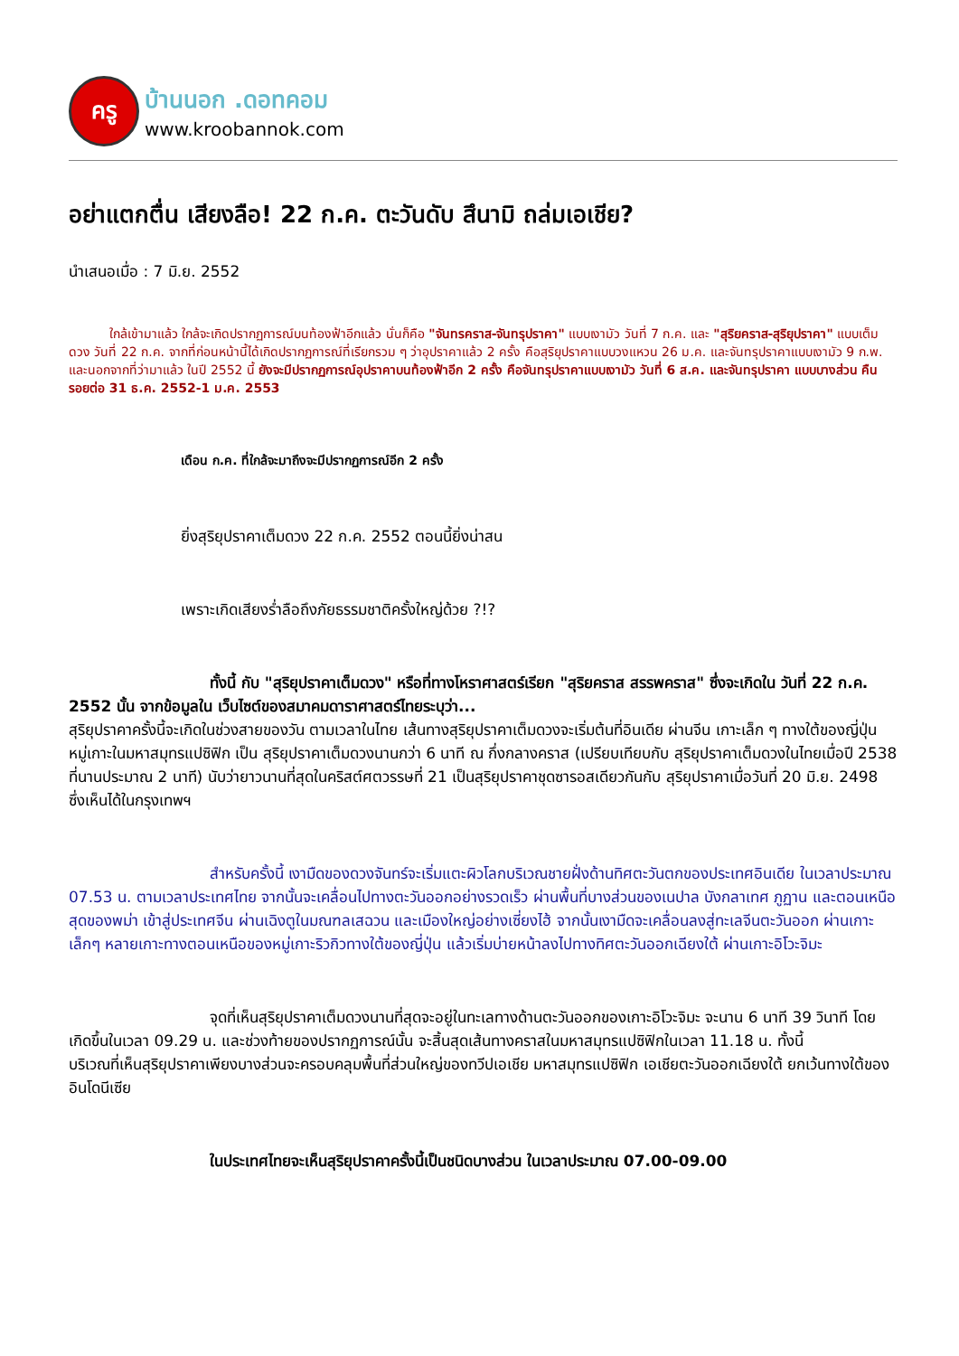ครู
บ้านนอก .ดอทคอม
www.kroobannok.com
อย่าแตกตื่น เสียงลือ! 22 ก.ค. ตะวันดับ สึนามิ ถล่มเอเชีย?
นำเสนอเมื่อ : 7 มิ.ย. 2552
ใกล้เข้ามาแล้ว ใกล้จะเกิดปรากฏการณ์บนท้องฟ้าอีกแล้ว นั่นก็คือ "จันทรคราส-จันทรุปราคา" แบบเงามัว วันที่ 7 ก.ค. และ "สุริยคราส-สุริยุปราคา" แบบเต็มดวง วันที่ 22 ก.ค. จากที่ก่อนหน้านี้ได้เกิดปรากฏการณ์ที่เรียกรวม ๆ ว่าอุปราคาแล้ว 2 ครั้ง คือสุริยุปราคาแบบวงแหวน 26 ม.ค. และจันทรุปราคาแบบเงามัว 9 ก.พ. และนอกจากที่ว่ามาแล้ว ในปี 2552 นี้ ยังจะมีปรากฏการณ์อุปราคาบนท้องฟ้าอีก 2 ครั้ง คือจันทรุปราคาแบบเงามัว วันที่ 6 ส.ค. และจันทรุปราคา แบบบางส่วน คืนรอยต่อ 31 ธ.ค. 2552-1 ม.ค. 2553
เดือน ก.ค. ที่ใกล้จะมาถึงจะมีปรากฏการณ์อีก 2 ครั้ง
ยิ่งสุริยุปราคาเต็มดวง 22 ก.ค. 2552 ตอนนี้ยิ่งน่าสน
เพราะเกิดเสียงร่ำลือถึงภัยธรรมชาติครั้งใหญ่ด้วย ?!?
ทั้งนี้ กับ "สุริยุปราคาเต็มดวง" หรือที่ทางโหราศาสตร์เรียก "สุริยคราส สรรพคราส" ซึ่งจะเกิดใน วันที่ 22 ก.ค. 2552 นั้น จากข้อมูลใน เว็บไซต์ของสมาคมดาราศาสตร์ไทยระบุว่า...
สุริยุปราคาครั้งนี้จะเกิดในช่วงสายของวัน ตามเวลาในไทย เส้นทางสุริยุปราคาเต็มดวงจะเริ่มต้นที่อินเดีย ผ่านจีน เกาะเล็ก ๆ ทางใต้ของญี่ปุ่น หมู่เกาะในมหาสมุทรแปซิฟิก เป็น สุริยุปราคาเต็มดวงนานกว่า 6 นาที ณ กึ่งกลางคราส (เปรียบเทียบกับ สุริยุปราคาเต็มดวงในไทยเมื่อปี 2538 ที่นานประมาณ 2 นาที) นับว่ายาวนานที่สุดในคริสต์ศตวรรษที่ 21 เป็นสุริยุปราคาชุดซารอสเดียวกันกับ สุริยุปราคาเมื่อวันที่ 20 มิ.ย. 2498 ซึ่งเห็นได้ในกรุงเทพฯ
สำหรับครั้งนี้ เงามืดของดวงจันทร์จะเริ่มแตะผิวโลกบริเวณชายฝั่งด้านทิศตะวันตกของประเทศอินเดีย ในเวลาประมาณ 07.53 น. ตามเวลาประเทศไทย จากนั้นจะเคลื่อนไปทางตะวันออกอย่างรวดเร็ว ผ่านพื้นที่บางส่วนของเนปาล บังกลาเทศ ภูฏาน และตอนเหนือสุดของพม่า เข้าสู่ประเทศจีน ผ่านเฉิงตูในมณฑลเสฉวน และเมืองใหญ่อย่างเซี่ยงไฮ้ จากนั้นเงามืดจะเคลื่อนลงสู่ทะเลจีนตะวันออก ผ่านเกาะเล็กๆ หลายเกาะทางตอนเหนือของหมู่เกาะริวกิวทางใต้ของญี่ปุ่น แล้วเริ่มบ่ายหน้าลงไปทางทิศตะวันออกเฉียงใต้ ผ่านเกาะอิโวะจิมะ
จุดที่เห็นสุริยุปราคาเต็มดวงนานที่สุดจะอยู่ในทะเลทางด้านตะวันออกของเกาะอิโวะจิมะ จะนาน 6 นาที 39 วินาที โดยเกิดขึ้นในเวลา 09.29 น. และช่วงท้ายของปรากฏการณ์นั้น จะสิ้นสุดเส้นทางคราสในมหาสมุทรแปซิฟิกในเวลา 11.18 น. ทั้งนี้
บริเวณที่เห็นสุริยุปราคาเพียงบางส่วนจะครอบคลุมพื้นที่ส่วนใหญ่ของทวีปเอเชีย มหาสมุทรแปซิฟิก เอเชียตะวันออกเฉียงใต้ ยกเว้นทางใต้ของอินโดนีเซีย
ในประเทศไทยจะเห็นสุริยุปราคาครั้งนี้เป็นชนิดบางส่วน ในเวลาประมาณ 07.00-09.00